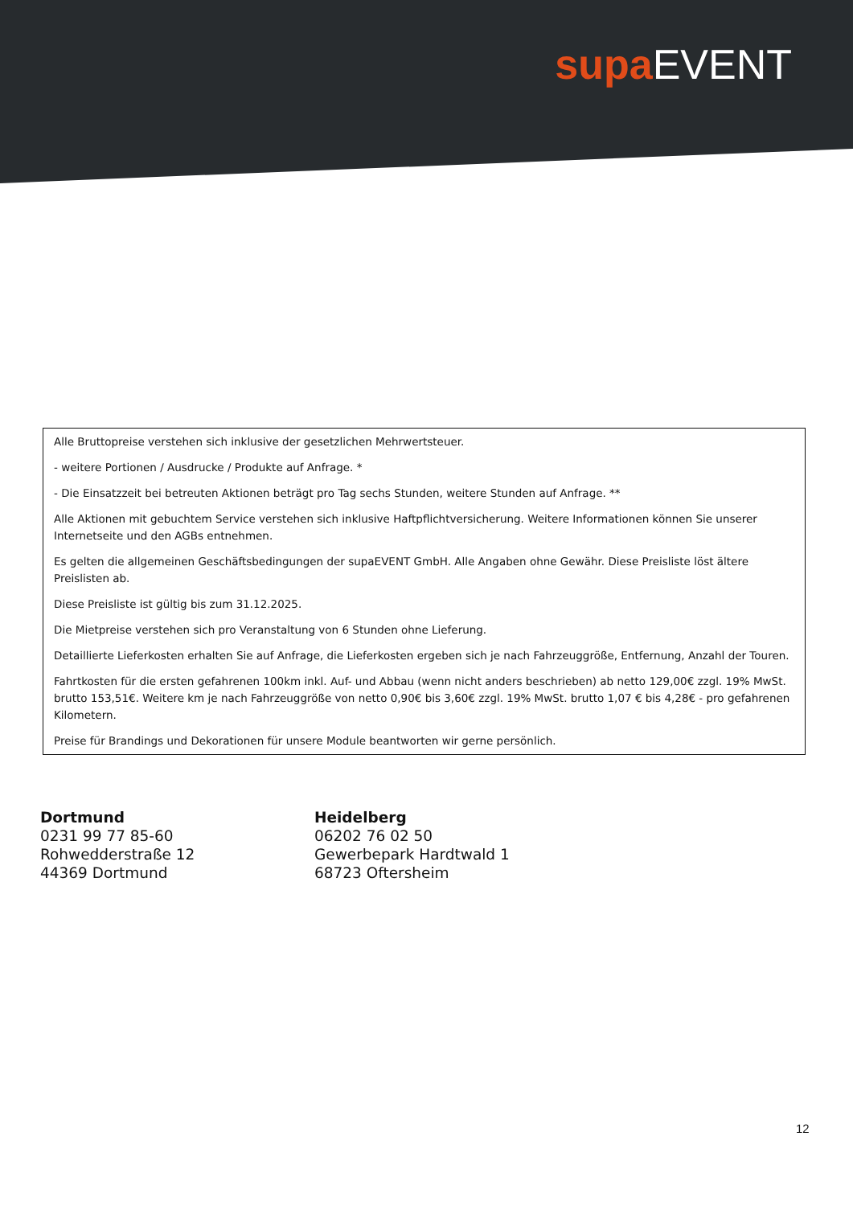supa EVENT
Alle Bruttopreise verstehen sich inklusive der gesetzlichen Mehrwertsteuer.
- weitere Portionen / Ausdrucke / Produkte auf Anfrage. *
- Die Einsatzzeit bei betreuten Aktionen beträgt pro Tag sechs Stunden, weitere Stunden auf Anfrage. **
Alle Aktionen mit gebuchtem Service verstehen sich inklusive Haftpflichtversicherung. Weitere Informationen können Sie unserer Internetseite und den AGBs entnehmen.
Es gelten die allgemeinen Geschäftsbedingungen der supaEVENT GmbH. Alle Angaben ohne Gewähr. Diese Preisliste löst ältere Preislisten ab.
Diese Preisliste ist gültig bis zum 31.12.2025.
Die Mietpreise verstehen sich pro Veranstaltung von 6 Stunden ohne Lieferung.
Detaillierte Lieferkosten erhalten Sie auf Anfrage, die Lieferkosten ergeben sich je nach Fahrzeuggröße, Entfernung, Anzahl der Touren.
Fahrtkosten für die ersten gefahrenen 100km inkl. Auf- und Abbau (wenn nicht anders beschrieben) ab netto 129,00€ zzgl. 19% MwSt. brutto 153,51€. Weitere km je nach Fahrzeuggröße von netto 0,90€ bis 3,60€ zzgl. 19% MwSt. brutto 1,07 € bis 4,28€ - pro gefahrenen Kilometern.
Preise für Brandings und Dekorationen für unsere Module beantworten wir gerne persönlich.
Dortmund
0231 99 77 85-60
Rohwedderstraße 12
44369 Dortmund
Heidelberg
06202 76 02 50
Gewerbepark Hardtwald 1
68723 Oftersheim
12